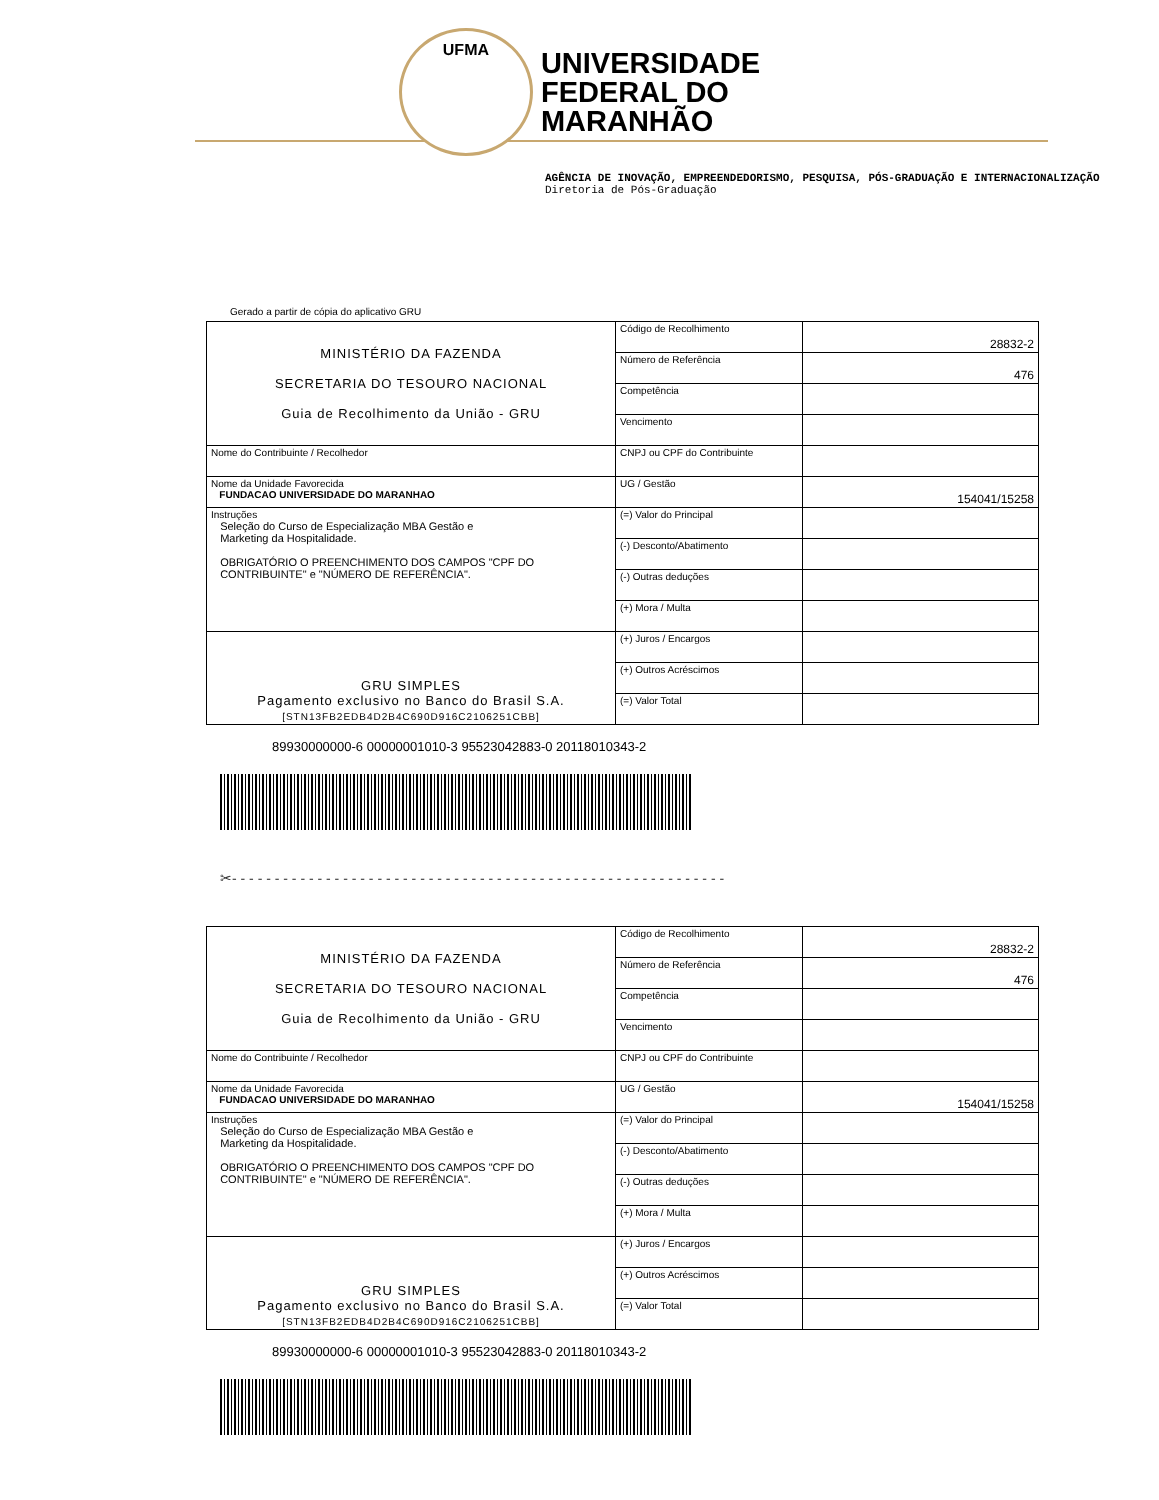UFMA
UNIVERSIDADE
FEDERAL DO
MARANHÃO
AGÊNCIA DE INOVAÇÃO, EMPREENDEDORISMO, PESQUISA, PÓS-GRADUAÇÃO E INTERNACIONALIZAÇÃO
Diretoria de Pós-Graduação
Gerado a partir de cópia do aplicativo GRU
| MINISTÉRIO DA FAZENDA SECRETARIA DO TESOURO NACIONAL Guia de Recolhimento da União - GRU | Código de Recolhimento | 28832-2 |
| | Número de Referência | 476 |
| | Competência | |
| | Vencimento | |
| Nome do Contribuinte / Recolhedor | CNPJ ou CPF do Contribuinte | |
| Nome da Unidade Favorecida FUNDACAO UNIVERSIDADE DO MARANHAO | UG / Gestão | 154041/15258 |
| Instruções Seleção do Curso de Especialização MBA Gestão e Marketing da Hospitalidade. OBRIGATÓRIO O PREENCHIMENTO DOS CAMPOS "CPF DO CONTRIBUINTE" e "NÚMERO DE REFERÊNCIA". | (=) Valor do Principal | |
| | (-) Desconto/Abatimento | |
| | (-) Outras deduções | |
| | (+) Mora / Multa | |
| GRU SIMPLES Pagamento exclusivo no Banco do Brasil S.A. [STN13FB2EDB4D2B4C690D916C2106251CBB] | (+) Juros / Encargos | |
| | (+) Outros Acréscimos | |
| | (=) Valor Total | |
89930000000-6 00000001010-3 95523042883-0 20118010343-2
✂- - - - - - - - - - - - - - - - - - - - - - - - - - - - - - - - - - - - - - - - - - - - - - - - - - - - - - - - - -
| MINISTÉRIO DA FAZENDA SECRETARIA DO TESOURO NACIONAL Guia de Recolhimento da União - GRU | Código de Recolhimento | 28832-2 |
| | Número de Referência | 476 |
| | Competência | |
| | Vencimento | |
| Nome do Contribuinte / Recolhedor | CNPJ ou CPF do Contribuinte | |
| Nome da Unidade Favorecida FUNDACAO UNIVERSIDADE DO MARANHAO | UG / Gestão | 154041/15258 |
| Instruções Seleção do Curso de Especialização MBA Gestão e Marketing da Hospitalidade. OBRIGATÓRIO O PREENCHIMENTO DOS CAMPOS "CPF DO CONTRIBUINTE" e "NÚMERO DE REFERÊNCIA". | (=) Valor do Principal | |
| | (-) Desconto/Abatimento | |
| | (-) Outras deduções | |
| | (+) Mora / Multa | |
| GRU SIMPLES Pagamento exclusivo no Banco do Brasil S.A. [STN13FB2EDB4D2B4C690D916C2106251CBB] | (+) Juros / Encargos | |
| | (+) Outros Acréscimos | |
| | (=) Valor Total | |
89930000000-6 00000001010-3 95523042883-0 20118010343-2